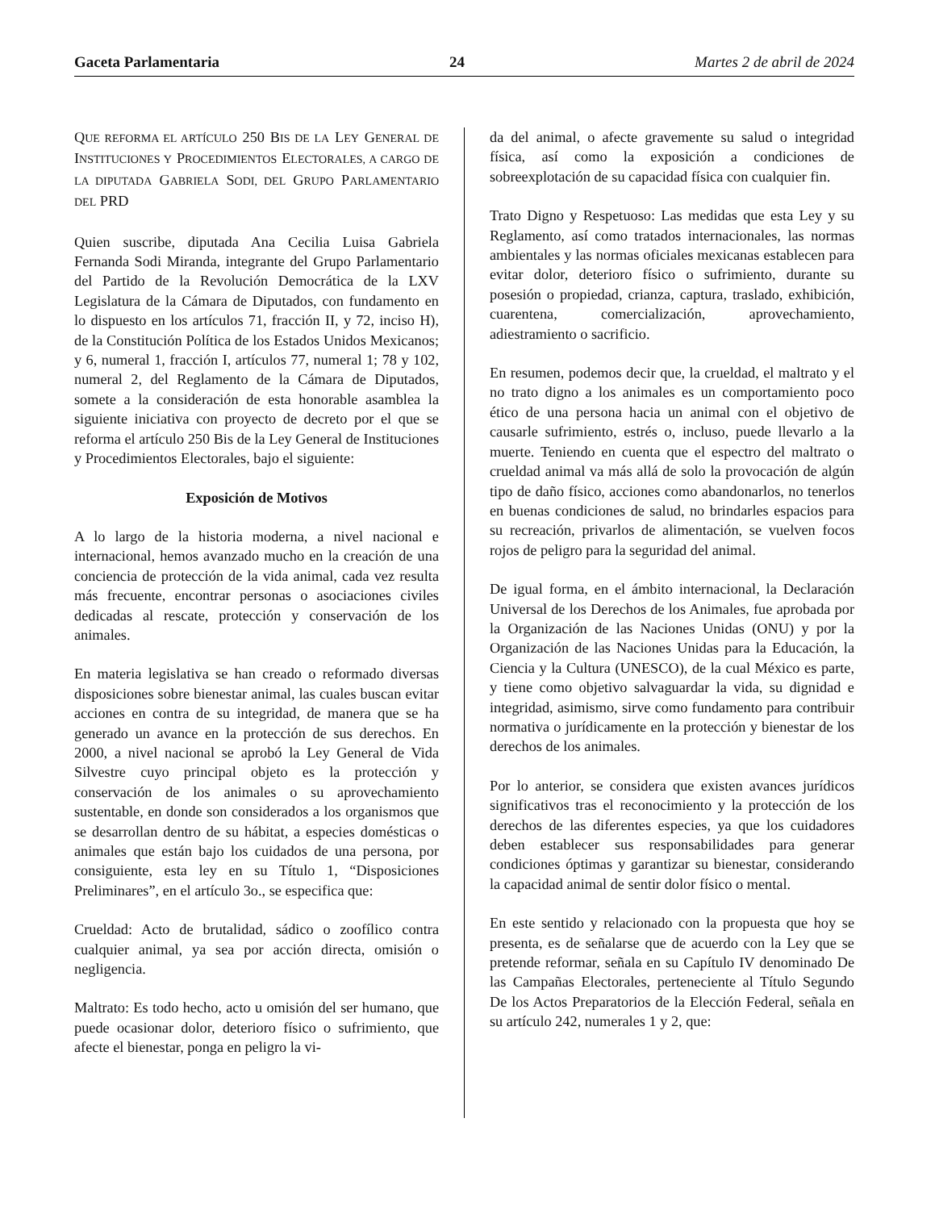Gaceta Parlamentaria 24 Martes 2 de abril de 2024
QUE REFORMA EL ARTÍCULO 250 BIS DE LA LEY GENERAL DE INSTITUCIONES Y PROCEDIMIENTOS ELECTORALES, A CARGO DE LA DIPUTADA GABRIELA SODI, DEL GRUPO PARLAMENTARIO DEL PRD
Quien suscribe, diputada Ana Cecilia Luisa Gabriela Fernanda Sodi Miranda, integrante del Grupo Parlamentario del Partido de la Revolución Democrática de la LXV Legislatura de la Cámara de Diputados, con fundamento en lo dispuesto en los artículos 71, fracción II, y 72, inciso H), de la Constitución Política de los Estados Unidos Mexicanos; y 6, numeral 1, fracción I, artículos 77, numeral 1; 78 y 102, numeral 2, del Reglamento de la Cámara de Diputados, somete a la consideración de esta honorable asamblea la siguiente iniciativa con proyecto de decreto por el que se reforma el artículo 250 Bis de la Ley General de Instituciones y Procedimientos Electorales, bajo el siguiente:
Exposición de Motivos
A lo largo de la historia moderna, a nivel nacional e internacional, hemos avanzado mucho en la creación de una conciencia de protección de la vida animal, cada vez resulta más frecuente, encontrar personas o asociaciones civiles dedicadas al rescate, protección y conservación de los animales.
En materia legislativa se han creado o reformado diversas disposiciones sobre bienestar animal, las cuales buscan evitar acciones en contra de su integridad, de manera que se ha generado un avance en la protección de sus derechos. En 2000, a nivel nacional se aprobó la Ley General de Vida Silvestre cuyo principal objeto es la protección y conservación de los animales o su aprovechamiento sustentable, en donde son considerados a los organismos que se desarrollan dentro de su hábitat, a especies domésticas o animales que están bajo los cuidados de una persona, por consiguiente, esta ley en su Título 1, “Disposiciones Preliminares”, en el artículo 3o., se especifica que:
Crueldad: Acto de brutalidad, sádico o zoofílico contra cualquier animal, ya sea por acción directa, omisión o negligencia.
Maltrato: Es todo hecho, acto u omisión del ser humano, que puede ocasionar dolor, deterioro físico o sufrimiento, que afecte el bienestar, ponga en peligro la vi-
da del animal, o afecte gravemente su salud o integridad física, así como la exposición a condiciones de sobreexplotación de su capacidad física con cualquier fin.
Trato Digno y Respetuoso: Las medidas que esta Ley y su Reglamento, así como tratados internacionales, las normas ambientales y las normas oficiales mexicanas establecen para evitar dolor, deterioro físico o sufrimiento, durante su posesión o propiedad, crianza, captura, traslado, exhibición, cuarentena, comercialización, aprovechamiento, adiestramiento o sacrificio.
En resumen, podemos decir que, la crueldad, el maltrato y el no trato digno a los animales es un comportamiento poco ético de una persona hacia un animal con el objetivo de causarle sufrimiento, estrés o, incluso, puede llevarlo a la muerte. Teniendo en cuenta que el espectro del maltrato o crueldad animal va más allá de solo la provocación de algún tipo de daño físico, acciones como abandonarlos, no tenerlos en buenas condiciones de salud, no brindarles espacios para su recreación, privarlos de alimentación, se vuelven focos rojos de peligro para la seguridad del animal.
De igual forma, en el ámbito internacional, la Declaración Universal de los Derechos de los Animales, fue aprobada por la Organización de las Naciones Unidas (ONU) y por la Organización de las Naciones Unidas para la Educación, la Ciencia y la Cultura (UNESCO), de la cual México es parte, y tiene como objetivo salvaguardar la vida, su dignidad e integridad, asimismo, sirve como fundamento para contribuir normativa o jurídicamente en la protección y bienestar de los derechos de los animales.
Por lo anterior, se considera que existen avances jurídicos significativos tras el reconocimiento y la protección de los derechos de las diferentes especies, ya que los cuidadores deben establecer sus responsabilidades para generar condiciones óptimas y garantizar su bienestar, considerando la capacidad animal de sentir dolor físico o mental.
En este sentido y relacionado con la propuesta que hoy se presenta, es de señalarse que de acuerdo con la Ley que se pretende reformar, señala en su Capítulo IV denominado De las Campañas Electorales, perteneciente al Título Segundo De los Actos Preparatorios de la Elección Federal, señala en su artículo 242, numerales 1 y 2, que: